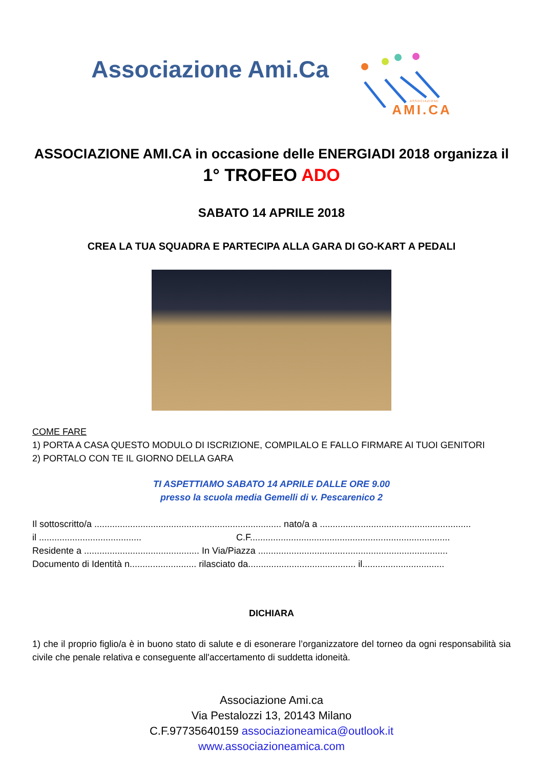Associazione Ami.Ca
ASSOCIAZIONE
AMI.CA
ASSOCIAZIONE AMI.CA in occasione delle ENERGIADI 2018 organizza il
1° TROFEO ADO
SABATO 14 APRILE 2018
CREA LA TUA SQUADRA E PARTECIPA ALLA GARA DI GO-KART A PEDALI
COME FARE
1) PORTA A CASA QUESTO MODULO DI ISCRIZIONE, COMPILALO E FALLO FIRMARE AI TUOI GENITORI
2) PORTALO CON TE IL GIORNO DELLA GARA
TI ASPETTIAMO SABATO 14 APRILE DALLE ORE 9.00
presso la scuola media Gemelli di v. Pescarenico 2
Il sottoscritto/a ......................................................................... nato/a a ...........................................................
il ........................................ C.F..............................................................................
Residente a ............................................. In Via/Piazza ..........................................................................
Documento di Identità n.......................... rilasciato da.......................................... il................................
DICHIARA
1) che il proprio figlio/a è in buono stato di salute e di esonerare l’organizzatore del torneo da ogni responsabilità sia civile che penale relativa e conseguente all'accertamento di suddetta idoneità.
Associazione Ami.ca
Via Pestalozzi 13, 20143 Milano
C.F.97735640159 associazioneamica@outlook.it
www.associazioneamica.com